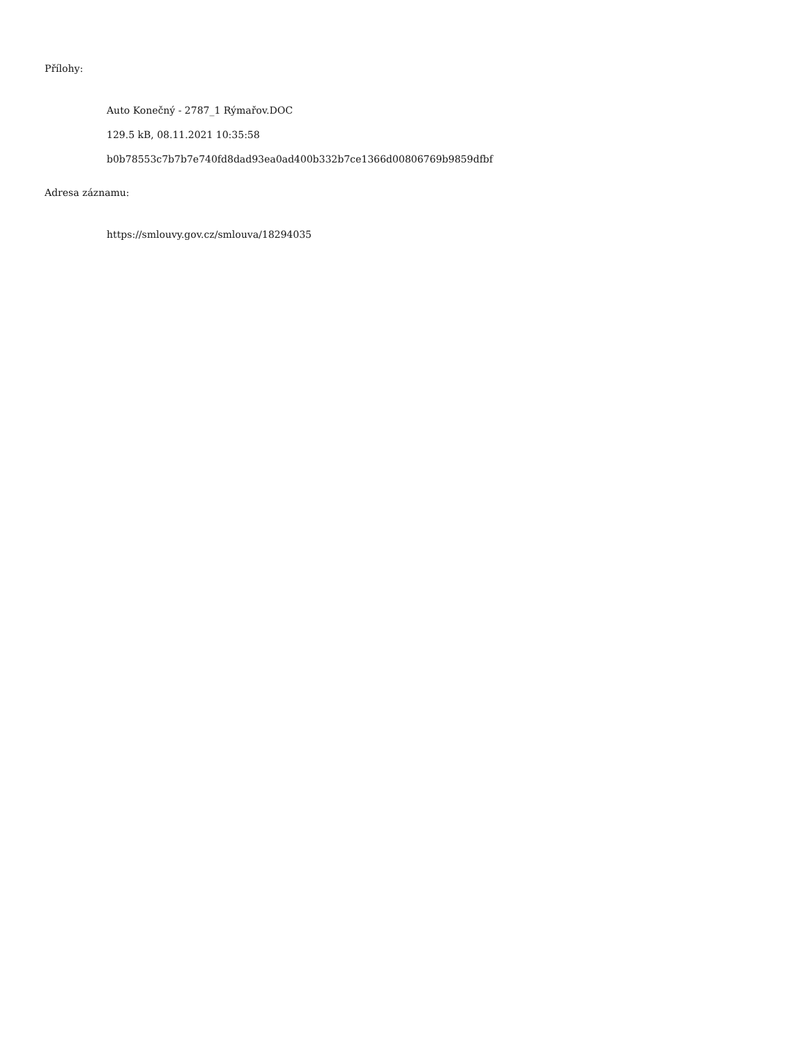Přílohy:
Auto Konečný - 2787_1 Rýmařov.DOC
129.5 kB, 08.11.2021 10:35:58
b0b78553c7b7b7e740fd8dad93ea0ad400b332b7ce1366d00806769b9859dfbf
Adresa záznamu:
https://smlouvy.gov.cz/smlouva/18294035